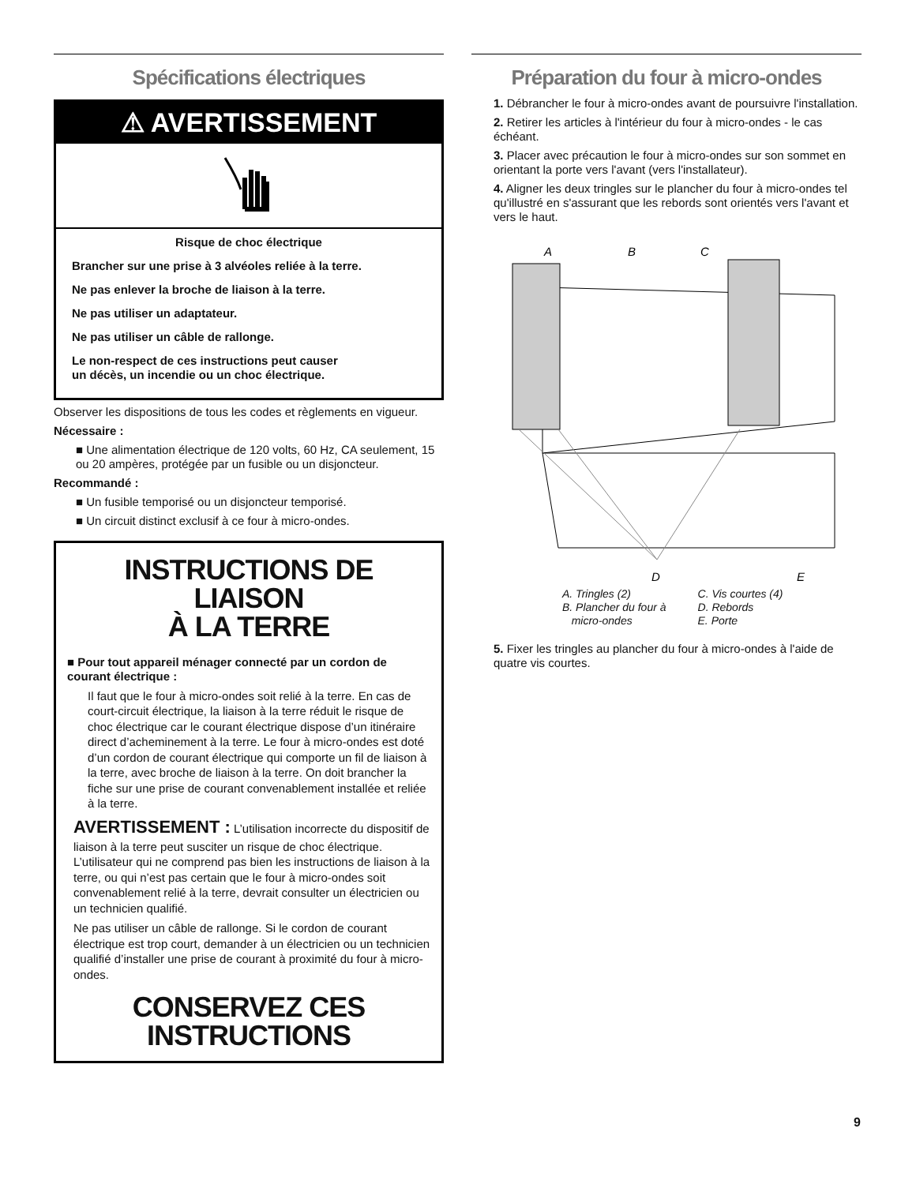Spécifications électriques
⚠ AVERTISSEMENT
Risque de choc électrique
Brancher sur une prise à 3 alvéoles reliée à la terre.
Ne pas enlever la broche de liaison à la terre.
Ne pas utiliser un adaptateur.
Ne pas utiliser un câble de rallonge.
Le non-respect de ces instructions peut causer
un décès, un incendie ou un choc électrique.
Observer les dispositions de tous les codes et règlements en vigueur.
Nécessaire :
■ Une alimentation électrique de 120 volts, 60 Hz, CA seulement, 15 ou 20 ampères, protégée par un fusible ou un disjoncteur.
Recommandé :
■ Un fusible temporisé ou un disjoncteur temporisé.
■ Un circuit distinct exclusif à ce four à micro-ondes.
INSTRUCTIONS DE LIAISON
À LA TERRE
■ Pour tout appareil ménager connecté par un cordon de courant électrique :
Il faut que le four à micro-ondes soit relié à la terre. En cas de court-circuit électrique, la liaison à la terre réduit le risque de choc électrique car le courant électrique dispose d’un itinéraire direct d’acheminement à la terre. Le four à micro-ondes est doté d’un cordon de courant électrique qui comporte un fil de liaison à la terre, avec broche de liaison à la terre. On doit brancher la fiche sur une prise de courant convenablement installée et reliée à la terre.
AVERTISSEMENT : L’utilisation incorrecte du dispositif de liaison à la terre peut susciter un risque de choc électrique. L’utilisateur qui ne comprend pas bien les instructions de liaison à la terre, ou qui n’est pas certain que le four à micro-ondes soit convenablement relié à la terre, devrait consulter un électricien ou un technicien qualifié.
Ne pas utiliser un câble de rallonge. Si le cordon de courant électrique est trop court, demander à un électricien ou un technicien qualifié d’installer une prise de courant à proximité du four à micro-ondes.
CONSERVEZ CES
INSTRUCTIONS
Préparation du four à micro-ondes
1. Débrancher le four à micro-ondes avant de poursuivre l'installation.
2. Retirer les articles à l'intérieur du four à micro-ondes - le cas échéant.
3. Placer avec précaution le four à micro-ondes sur son sommet en orientant la porte vers l'avant (vers l'installateur).
4. Aligner les deux tringles sur le plancher du four à micro-ondes tel qu'illustré en s'assurant que les rebords sont orientés vers l'avant et vers le haut.
A
B
C
D
E
A. Tringles (2)
B. Plancher du four à
micro-ondes
C. Vis courtes (4)
D. Rebords
E. Porte
5. Fixer les tringles au plancher du four à micro-ondes à l'aide de quatre vis courtes.
9